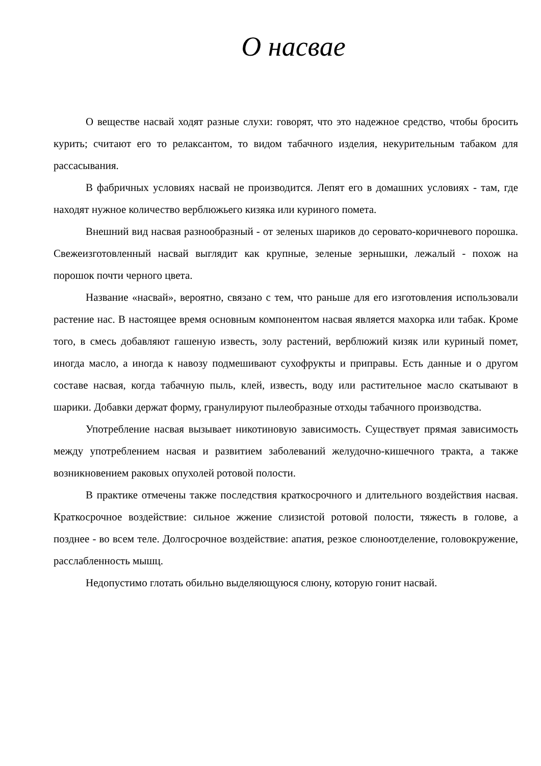О насвае
О веществе насвай ходят разные слухи: говорят, что это надежное средство, чтобы бросить курить; считают его то релаксантом, то видом табачного изделия, некурительным табаком для рассасывания.
В фабричных условиях насвай не производится. Лепят его в домашних условиях - там, где находят нужное количество верблюжьего кизяка или куриного помета.
Внешний вид насвая разнообразный - от зеленых шариков до серовато-коричневого порошка. Свежеизготовленный насвай выглядит как крупные, зеленые зернышки, лежалый - похож на порошок почти черного цвета.
Название «насвай», вероятно, связано с тем, что раньше для его изготовления использовали растение нас. В настоящее время основным компонентом насвая является махорка или табак. Кроме того, в смесь добавляют гашеную известь, золу растений, верблюжий кизяк или куриный помет, иногда масло, а иногда к навозу подмешивают сухофрукты и приправы. Есть данные и о другом составе насвая, когда табачную пыль, клей, известь, воду или растительное масло скатывают в шарики. Добавки держат форму, гранулируют пылеобразные отходы табачного производства.
Употребление насвая вызывает никотиновую зависимость. Существует прямая зависимость между употреблением насвая и развитием заболеваний желудочно-кишечного тракта, а также возникновением раковых опухолей ротовой полости.
В практике отмечены также последствия краткосрочного и длительного воздействия насвая. Краткосрочное воздействие: сильное жжение слизистой ротовой полости, тяжесть в голове, а позднее - во всем теле. Долгосрочное воздействие: апатия, резкое слюноотделение, головокружение, расслабленность мышц.
Недопустимо глотать обильно выделяющуюся слюну, которую гонит насвай.